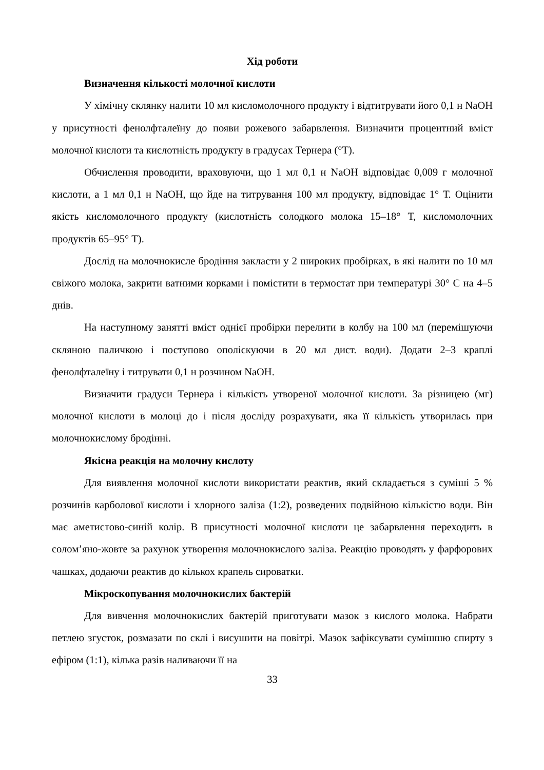Хід роботи
Визначення кількості молочної кислоти
У хімічну склянку налити 10 мл кисломолочного продукту і відтитрувати його 0,1 н NaOH у присутності фенолфталеїну до появи рожевого забарвлення. Визначити процентний вміст молочної кислоти та кислотність продукту в градусах Тернера (°Т).
Обчислення проводити, враховуючи, що 1 мл 0,1 н NaOH відповідає 0,009 г молочної кислоти, а 1 мл 0,1 н NaOH, що йде на титрування 100 мл продукту, відповідає 1° Т. Оцінити якість кисломолочного продукту (кислотність солодкого молока 15–18° Т, кисломолочних продуктів 65–95° Т).
Дослід на молочнокисле бродіння закласти у 2 широких пробірках, в які налити по 10 мл свіжого молока, закрити ватними корками і помістити в термостат при температурі 30° С на 4–5 днів.
На наступному занятті вміст однієї пробірки перелити в колбу на 100 мл (перемішуючи скляною паличкою і поступово ополіскуючи в 20 мл дист. води). Додати 2–3 краплі фенолфталеїну і титрувати 0,1 н розчином NaOH.
Визначити градуси Тернера і кількість утвореної молочної кислоти. За різницею (мг) молочної кислоти в молоці до і після досліду розрахувати, яка її кількість утворилась при молочнокислому бродінні.
Якісна реакція на молочну кислоту
Для виявлення молочної кислоти використати реактив, який складається з суміші 5 % розчинів карболової кислоти і хлорного заліза (1:2), розведених подвійною кількістю води. Він має аметистово-синій колір. В присутності молочної кислоти це забарвлення переходить в солом’яно-жовте за рахунок утворення молочнокислого заліза. Реакцію проводять у фарфорових чашках, додаючи реактив до кількох крапель сироватки.
Мікроскопування молочнокислих бактерій
Для вивчення молочнокислих бактерій приготувати мазок з кислого молока. Набрати петлею згусток, розмазати по склі і висушити на повітрі. Мазок зафіксувати сумішшю спирту з ефіром (1:1), кілька разів наливаючи її на
33